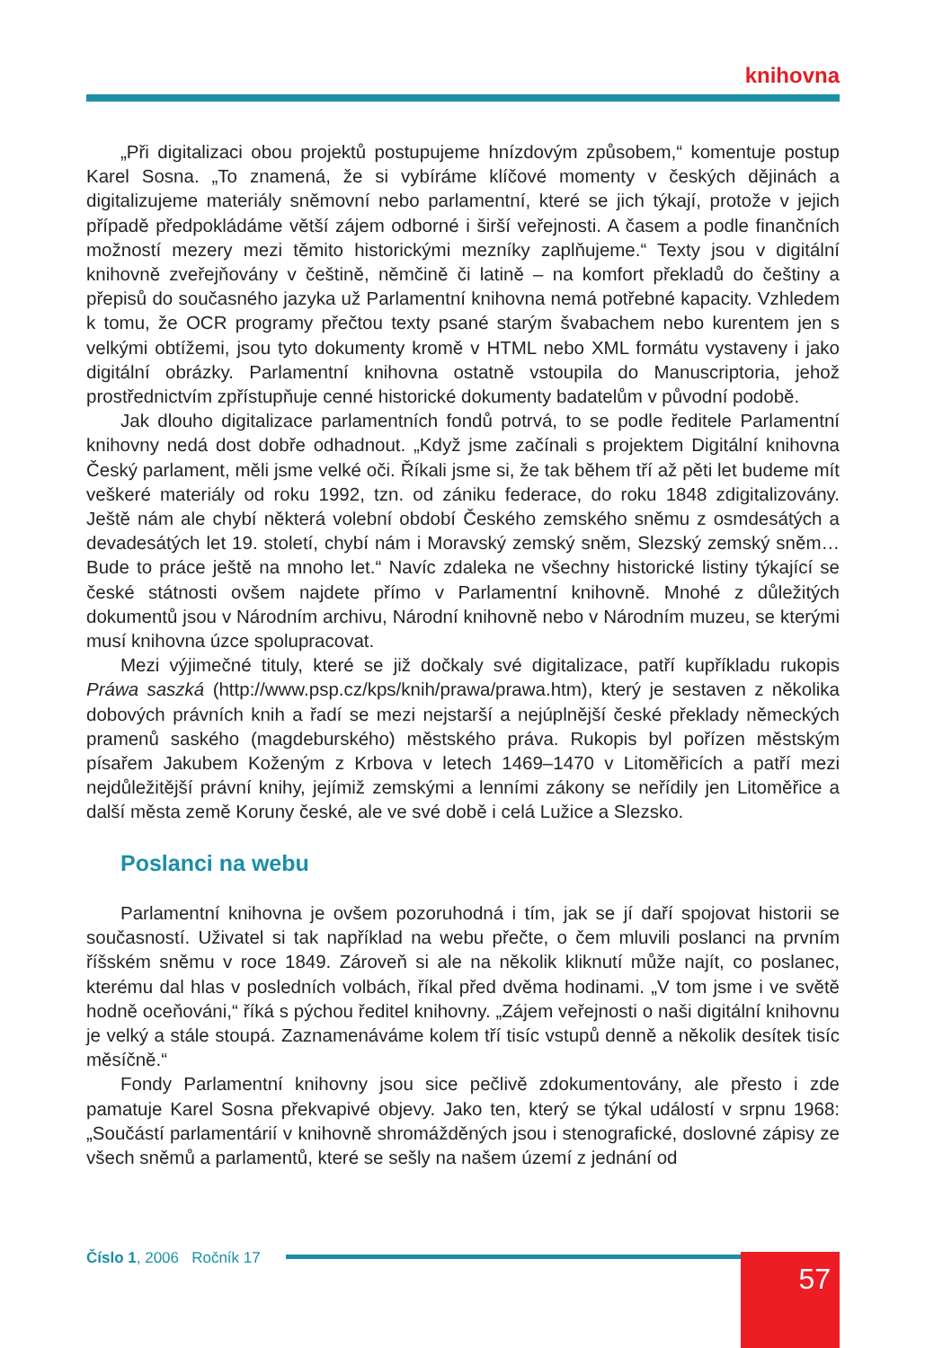knihovna
„Při digitalizaci obou projektů postupujeme hnízdovým způsobem,“ komentuje postup Karel Sosna. „To znamená, že si vybíráme klíčové momenty v českých dějinách a digitalizujeme materiály sněmovní nebo parlamentní, které se jich týkají, protože v jejich případě předpokládáme větší zájem odborné i širší veřejnosti. A časem a podle finančních možností mezery mezi těmito historickými mezníky zaplňujeme.“ Texty jsou v digitální knihovně zveřejňovány v češtině, němčině či latině – na komfort překladů do češtiny a přepisů do současného jazyka už Parlamentní knihovna nemá potřebné kapacity. Vzhledem k tomu, že OCR programy přečtou texty psané starým švabachem nebo kurentem jen s velkými obtížemi, jsou tyto dokumenty kromě v HTML nebo XML formátu vystaveny i jako digitální obrázky. Parlamentní knihovna ostatně vstoupila do Manuscriptoria, jehož prostřednictvím zpřístupňuje cenné historické dokumenty badatelům v původní podobě.
Jak dlouho digitalizace parlamentních fondů potrvá, to se podle ředitele Parlamentní knihovny nedá dost dobře odhadnout. „Když jsme začínali s projektem Digitální knihovna Český parlament, měli jsme velké oči. Říkali jsme si, že tak během tří až pěti let budeme mít veškeré materiály od roku 1992, tzn. od zániku federace, do roku 1848 zdigitalizovány. Ještě nám ale chybí některá volební období Českého zemského sněmu z osmdesátých a devadesátých let 19. století, chybí nám i Moravský zemský sněm, Slezský zemský sněm… Bude to práce ještě na mnoho let.“ Navíc zdaleka ne všechny historické listiny týkající se české státnosti ovšem najdete přímo v Parlamentní knihovně. Mnohé z důležitých dokumentů jsou v Národním archivu, Národní knihovně nebo v Národním muzeu, se kterými musí knihovna úzce spolupracovat.
Mezi výjimečné tituly, které se již dočkaly své digitalizace, patří kupříkladu rukopis Práwa saszká (http://www.psp.cz/kps/knih/prawa/prawa.htm), který je sestaven z několika dobových právních knih a řadí se mezi nejstarší a nejúplnější české překlady německých pramenů saského (magdeburského) městského práva. Rukopis byl pořízen městským písařem Jakubem Koženým z Krbova v letech 1469–1470 v Litoměřicích a patří mezi nejdůležitější právní knihy, jejímiž zemskými a lenními zákony se neřídily jen Litoměřice a další města země Koruny české, ale ve své době i celá Lužice a Slezsko.
Poslanci na webu
Parlamentní knihovna je ovšem pozoruhodná i tím, jak se jí daří spojovat historii se současností. Uživatel si tak například na webu přečte, o čem mluvili poslanci na prvním říšském sněmu v roce 1849. Zároveň si ale na několik kliknutí může najít, co poslanec, kterému dal hlas v posledních volbách, říkal před dvěma hodinami. „V tom jsme i ve světě hodně oceňováni,“ říká s pýchou ředitel knihovny. „Zájem veřejnosti o naši digitální knihovnu je velký a stále stoupá. Zaznamenáváme kolem tří tisíc vstupů denně a několik desítek tisíc měsíčně.“
Fondy Parlamentní knihovny jsou sice pečlivě zdokumentovány, ale přesto i zde pamatuje Karel Sosna překvapivé objevy. Jako ten, který se týkal událostí v srpnu 1968: „Součástí parlamentárií v knihovně shromážděných jsou i stenografické, doslovné zápisy ze všech sněmů a parlamentů, které se sešly na našem území z jednání od
Číslo 1, 2006 Ročník 17 57